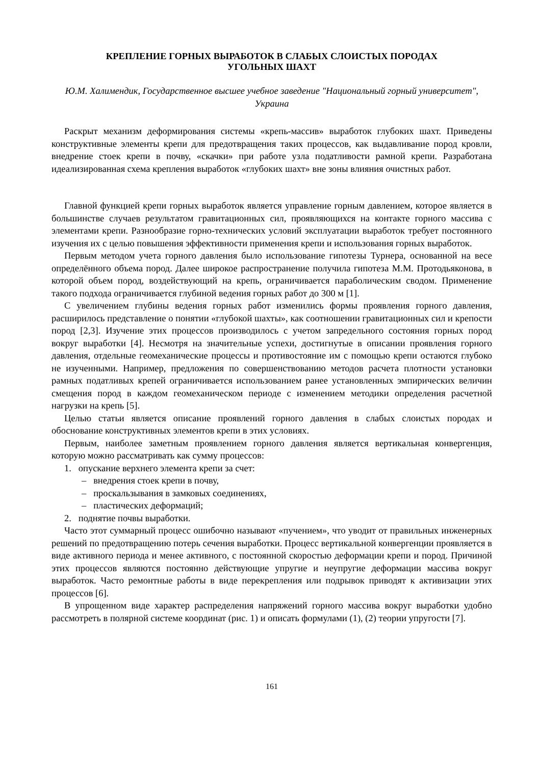КРЕПЛЕНИЕ ГОРНЫХ ВЫРАБОТОК В СЛАБЫХ СЛОИСТЫХ ПОРОДАХ
УГОЛЬНЫХ ШАХТ
Ю.М. Халимендик, Государственное высшее учебное заведение "Национальный горный университет", Украина
Раскрыт механизм деформирования системы «крепь-массив» выработок глубоких шахт. Приведены конструктивные элементы крепи для предотвращения таких процессов, как выдавливание пород кровли, внедрение стоек крепи в почву, «скачки» при работе узла податливости рамной крепи. Разработана идеализированная схема крепления выработок «глубоких шахт» вне зоны влияния очистных работ.
Главной функцией крепи горных выработок является управление горным давлением, которое является в большинстве случаев результатом гравитационных сил, проявляющихся на контакте горного массива с элементами крепи. Разнообразие горно-технических условий эксплуатации выработок требует постоянного изучения их с целью повышения эффективности применения крепи и использования горных выработок.
Первым методом учета горного давления было использование гипотезы Турнера, основанной на весе определённого объема пород. Далее широкое распространение получила гипотеза М.М. Протодьяконова, в которой объем пород, воздействующий на крепь, ограничивается параболическим сводом. Применение такого подхода ограничивается глубиной ведения горных работ до 300 м [1].
С увеличением глубины ведения горных работ изменились формы проявления горного давления, расширилось представление о понятии «глубокой шахты», как соотношении гравитационных сил и крепости пород [2,3]. Изучение этих процессов производилось с учетом запредельного состояния горных пород вокруг выработки [4]. Несмотря на значительные успехи, достигнутые в описании проявления горного давления, отдельные геомеханические процессы и противостояние им с помощью крепи остаются глубоко не изученными. Например, предложения по совершенствованию методов расчета плотности установки рамных податливых крепей ограничивается использованием ранее установленных эмпирических величин смещения пород в каждом геомеханическом периоде с изменением методики определения расчетной нагрузки на крепь [5].
Целью статьи является описание проявлений горного давления в слабых слоистых породах и обоснование конструктивных элементов крепи в этих условиях.
Первым, наиболее заметным проявлением горного давления является вертикальная конвергенция, которую можно рассматривать как сумму процессов:
1. опускание верхнего элемента крепи за счет:
– внедрения стоек крепи в почву,
– проскальзывания в замковых соединениях,
– пластических деформаций;
2. поднятие почвы выработки.
Часто этот суммарный процесс ошибочно называют «пучением», что уводит от правильных инженерных решений по предотвращению потерь сечения выработки. Процесс вертикальной конвергенции проявляется в виде активного периода и менее активного, с постоянной скоростью деформации крепи и пород. Причиной этих процессов являются постоянно действующие упругие и неупругие деформации массива вокруг выработок. Часто ремонтные работы в виде перекрепления или подрывок приводят к активизации этих процессов [6].
В упрощенном виде характер распределения напряжений горного массива вокруг выработки удобно рассмотреть в полярной системе координат (рис. 1) и описать формулами (1), (2) теории упругости [7].
161